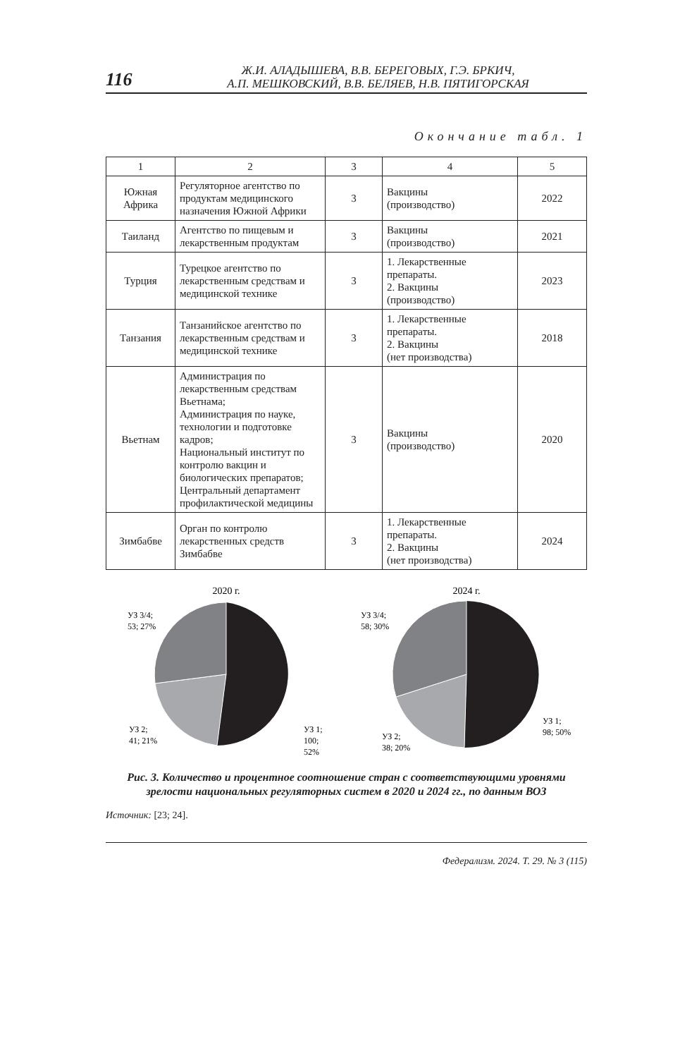116
Ж.И. АЛАДЫШЕВА, В.В. БЕРЕГОВЫХ, Г.Э. БРКИЧ,
А.П. МЕШКОВСКИЙ, В.В. БЕЛЯЕВ, Н.В. ПЯТИГОРСКАЯ
Окончание табл. 1
| 1 | 2 | 3 | 4 | 5 |
| --- | --- | --- | --- | --- |
| Южная Африка | Регуляторное агентство по продуктам медицинского назначения Южной Африки | 3 | Вакцины (производство) | 2022 |
| Таиланд | Агентство по пищевым и лекарственным продуктам | 3 | Вакцины (производство) | 2021 |
| Турция | Турецкое агентство по лекарственным средствам и медицинской технике | 3 | 1. Лекарственные препараты. 2. Вакцины (производство) | 2023 |
| Танзания | Танзанийское агентство по лекарственным средствам и медицинской технике | 3 | 1. Лекарственные препараты. 2. Вакцины (нет производства) | 2018 |
| Вьетнам | Администрация по лекарственным средствам Вьетнама; Администрация по науке, технологии и подготовке кадров; Национальный институт по контролю вакцин и биологических препаратов; Центральный департамент профилактической медицины | 3 | Вакцины (производство) | 2020 |
| Зимбабве | Орган по контролю лекарственных средств Зимбабве | 3 | 1. Лекарственные препараты. 2. Вакцины (нет производства) | 2024 |
2020 г.
УЗ 3/4;
53; 27%
УЗ 2;
41; 21%
УЗ 1;
100;
52%
2024 г.
УЗ 3/4;
58; 30%
УЗ 2;
38; 20%
УЗ 1;
98; 50%
Рис. 3. Количество и процентное соотношение стран с соответствующими уровнями зрелости национальных регуляторных систем в 2020 и 2024 гг., по данным ВОЗ
Источник: [23; 24].
Федерализм. 2024. Т. 29. № 3 (115)